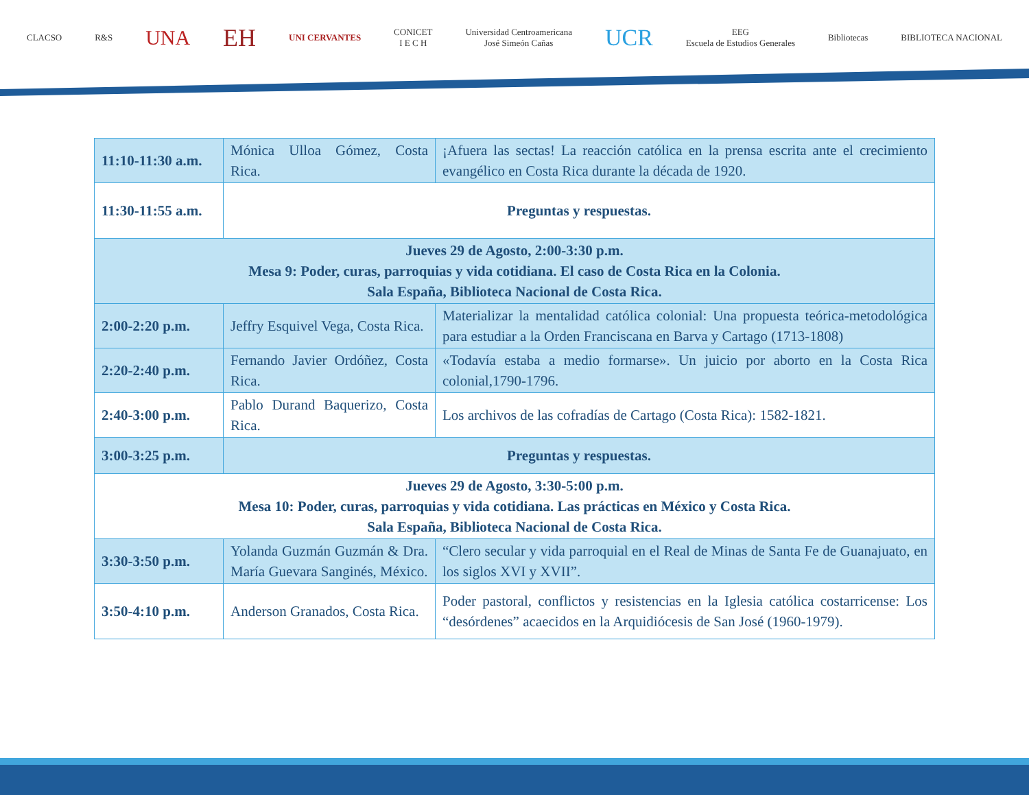CLACSO R&S UNA EH UNI CERVANTES CONICET
I E C H Universidad Centroamericana
José Simeón Cañas UCR EEG
Escuela de Estudios Generales Bibliotecas BIBLIOTECA NACIONAL
| 11:10-11:30 a.m. | Mónica Ulloa Gómez, Costa Rica. | ¡Afuera las sectas! La reacción católica en la prensa escrita ante el crecimiento evangélico en Costa Rica durante la década de 1920. |
| 11:30-11:55 a.m. | Preguntas y respuestas. | |
| Jueves 29 de Agosto, 2:00-3:30 p.m. Mesa 9: Poder, curas, parroquias y vida cotidiana. El caso de Costa Rica en la Colonia. Sala España, Biblioteca Nacional de Costa Rica. | | |
| 2:00-2:20 p.m. | Jeffry Esquivel Vega, Costa Rica. | Materializar la mentalidad católica colonial: Una propuesta teórica-metodológica para estudiar a la Orden Franciscana en Barva y Cartago (1713-1808) |
| 2:20-2:40 p.m. | Fernando Javier Ordóñez, Costa Rica. | «Todavía estaba a medio formarse». Un juicio por aborto en la Costa Rica colonial,1790-1796. |
| 2:40-3:00 p.m. | Pablo Durand Baquerizo, Costa Rica. | Los archivos de las cofradías de Cartago (Costa Rica): 1582-1821. |
| 3:00-3:25 p.m. | Preguntas y respuestas. | |
| Jueves 29 de Agosto, 3:30-5:00 p.m. Mesa 10: Poder, curas, parroquias y vida cotidiana. Las prácticas en México y Costa Rica. Sala España, Biblioteca Nacional de Costa Rica. | | |
| 3:30-3:50 p.m. | Yolanda Guzmán Guzmán & Dra. María Guevara Sanginés, México. | “Clero secular y vida parroquial en el Real de Minas de Santa Fe de Guanajuato, en los siglos XVI y XVII”. |
| 3:50-4:10 p.m. | Anderson Granados, Costa Rica. | Poder pastoral, conflictos y resistencias en la Iglesia católica costarricense: Los “desórdenes” acaecidos en la Arquidiócesis de San José (1960-1979). |